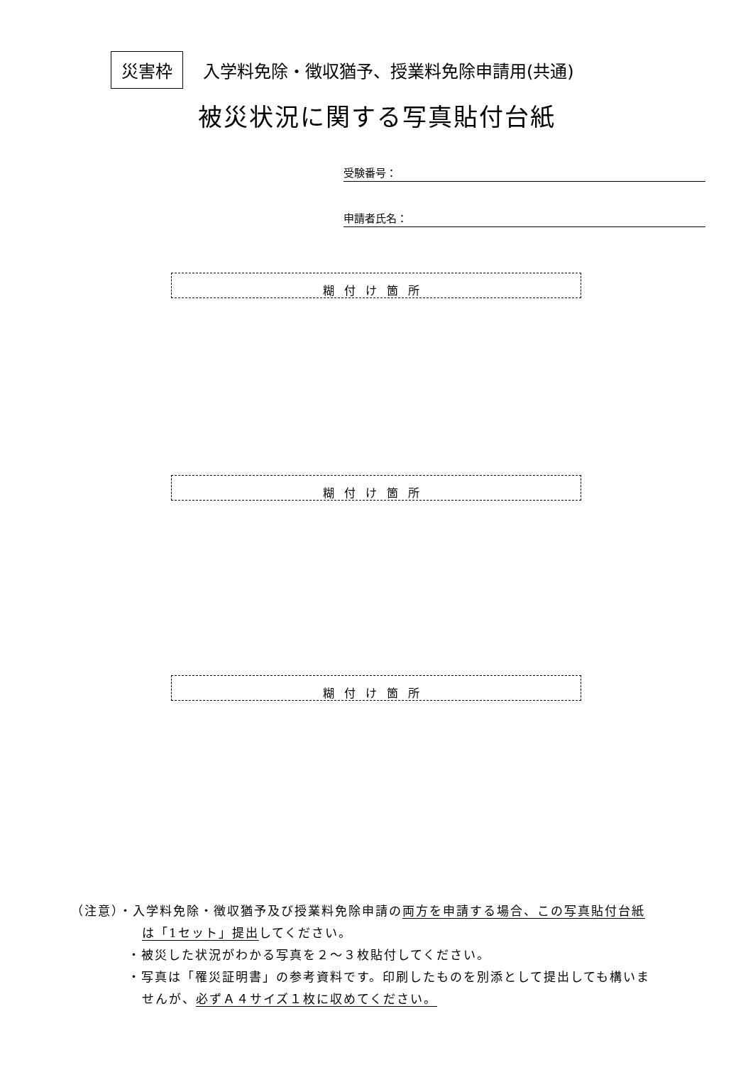災害枠 入学料免除・徴収猶予、授業料免除申請用(共通)
被災状況に関する写真貼付台紙
受験番号：
申請者氏名：
糊付け箇所
糊付け箇所
糊付け箇所
（注意）・入学料免除・徴収猶予及び授業料免除申請の両方を申請する場合、この写真貼付台紙
は「1セット」提出してください。
・被災した状況がわかる写真を２～３枚貼付してください。
・写真は「罹災証明書」の参考資料です。印刷したものを別添として提出しても構いま
せんが、必ずＡ４サイズ１枚に収めてください。